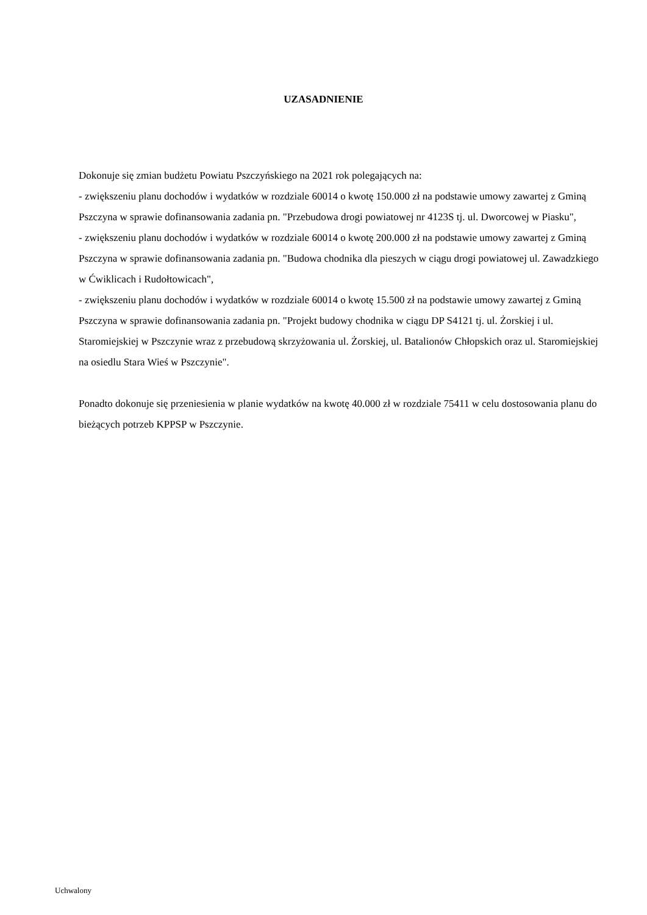UZASADNIENIE
Dokonuje się zmian budżetu Powiatu Pszczyńskiego na 2021 rok polegających na:
- zwiększeniu planu dochodów i wydatków w rozdziale 60014 o kwotę 150.000 zł na podstawie umowy zawartej z Gminą Pszczyna w sprawie dofinansowania zadania pn. "Przebudowa drogi powiatowej nr 4123S tj. ul. Dworcowej w Piasku",
- zwiększeniu planu dochodów i wydatków w rozdziale 60014 o kwotę 200.000 zł na podstawie umowy zawartej z Gminą Pszczyna w sprawie dofinansowania zadania pn. "Budowa chodnika dla pieszych w ciągu drogi powiatowej ul. Zawadzkiego w Ćwiklicach i Rudołtowicach",
- zwiększeniu planu dochodów i wydatków w rozdziale 60014 o kwotę 15.500 zł na podstawie umowy zawartej z Gminą Pszczyna w sprawie dofinansowania zadania pn. "Projekt budowy chodnika w ciągu DP S4121 tj. ul. Żorskiej i ul. Staromiejskiej w Pszczynie wraz z przebudową skrzyżowania ul. Żorskiej, ul. Batalionów Chłopskich oraz ul. Staromiejskiej na osiedlu Stara Wieś w Pszczynie".
Ponadto dokonuje się przeniesienia w planie wydatków na kwotę 40.000 zł w rozdziale 75411 w celu dostosowania planu do bieżących potrzeb KPPSP w Pszczynie.
Uchwalony